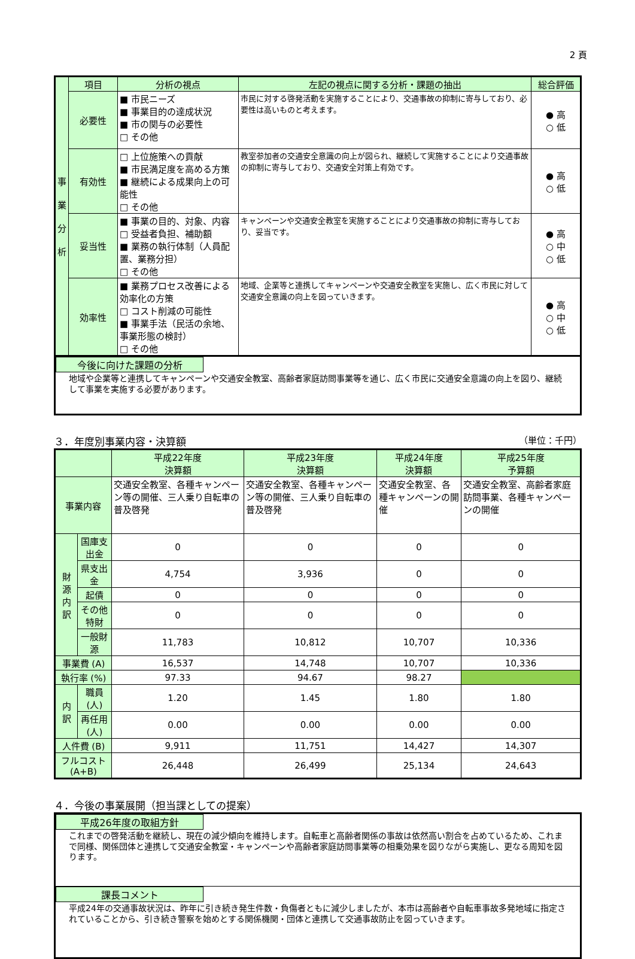2 頁
| 事 業 分 析 | 項目 | 分析の視点 | 左記の視点に関する分析・課題の抽出 | 総合評価 |
| | 必要性 | ■ 市民ニーズ ■ 事業目的の達成状況 ■ 市の関与の必要性 □ その他 | 市民に対する啓発活動を実施することにより、交通事故の抑制に寄与しており、必要性は高いものと考えます。 | ● 高 ○ 低 |
| | 有効性 | □ 上位施策への貢献 ■ 市民満足度を高める方策 ■ 継続による成果向上の可能性 □ その他 | 教室参加者の交通安全意識の向上が図られ、継続して実施することにより交通事故の抑制に寄与しており、交通安全対策上有効です。 | ● 高 ○ 低 |
| | 妥当性 | ■ 事業の目的、対象、内容 □ 受益者負担、補助額 ■ 業務の執行体制（人員配置、業務分担） □ その他 | キャンペーンや交通安全教室を実施することにより交通事故の抑制に寄与しており、妥当です。 | ● 高 ○ 中 ○ 低 |
| | 効率性 | ■ 業務プロセス改善による効率化の方策 □ コスト削減の可能性 ■ 事業手法（民活の余地、事業形態の検討） □ その他 | 地域、企業等と連携してキャンペーンや交通安全教室を実施し、広く市民に対して交通安全意識の向上を図っていきます。 | ● 高 ○ 中 ○ 低 |
今後に向けた課題の分析
地域や企業等と連携してキャンペーンや交通安全教室、高齢者家庭訪問事業等を通じ、広く市民に交通安全意識の向上を図り、継続して事業を実施する必要があります。
３．年度別事業内容・決算額 （単位：千円）
| | | 平成22年度 決算額 | 平成23年度 決算額 | 平成24年度 決算額 | 平成25年度 予算額 |
| 事業内容 | | 交通安全教室、各種キャンペーン等の開催、三人乗り自転車の普及啓発 | 交通安全教室、各種キャンペーン等の開催、三人乗り自転車の普及啓発 | 交通安全教室、各種キャンペーンの開催 | 交通安全教室、高齢者家庭訪問事業、各種キャンペーンの開催 |
| 財 源 内 訳 | 国庫支出金 | 0 | 0 | 0 | 0 |
| | 県支出金 | 4,754 | 3,936 | 0 | 0 |
| | 起債 | 0 | 0 | 0 | 0 |
| | その他 特財 | 0 | 0 | 0 | 0 |
| | 一般財源 | 11,783 | 10,812 | 10,707 | 10,336 |
| 事業費 (A) | | 16,537 | 14,748 | 10,707 | 10,336 |
| 執行率 (%) | | 97.33 | 94.67 | 98.27 | |
| 内 訳 | 職員 (人) | 1.20 | 1.45 | 1.80 | 1.80 |
| | 再任用 (人) | 0.00 | 0.00 | 0.00 | 0.00 |
| 人件費 (B) | | 9,911 | 11,751 | 14,427 | 14,307 |
| フルコスト (A+B) | | 26,448 | 26,499 | 25,134 | 24,643 |
４．今後の事業展開（担当課としての提案）
平成26年度の取組方針
これまでの啓発活動を継続し、現在の減少傾向を維持します。自転車と高齢者関係の事故は依然高い割合を占めているため、これまで同様、関係団体と連携して交通安全教室・キャンペーンや高齢者家庭訪問事業等の相乗効果を図りながら実施し、更なる周知を図ります。
課長コメント
平成24年の交通事故状況は、昨年に引き続き発生件数・負傷者ともに減少しましたが、本市は高齢者や自転車事故多発地域に指定されていることから、引き続き警察を始めとする関係機関・団体と連携して交通事故防止を図っていきます。